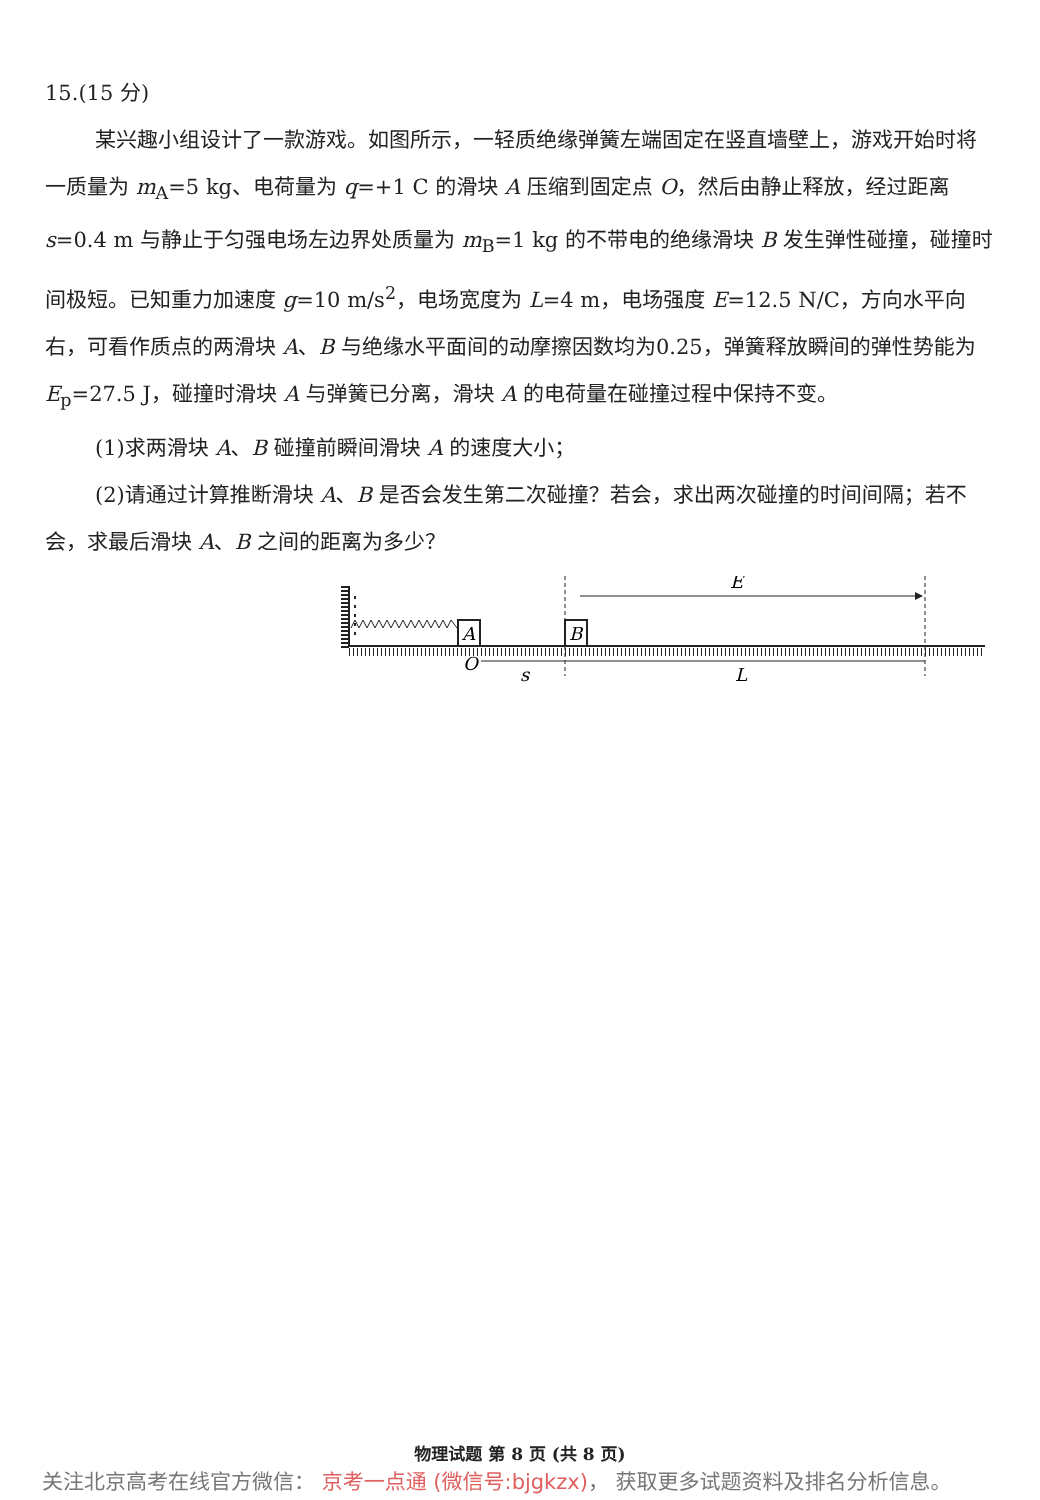15.(15 分)
某兴趣小组设计了一款游戏。如图所示，一轻质绝缘弹簧左端固定在竖直墙壁上，游戏开始时将一质量为 m<sub>A</sub>=5 kg、电荷量为 q=+1 C 的滑块 A 压缩到固定点 O，然后由静止释放，经过距离 s=0.4 m 与静止于匀强电场左边界处质量为 m<sub>B</sub>=1 kg 的不带电的绝缘滑块 B 发生弹性碰撞，碰撞时间极短。已知重力加速度 g=10 m/s<sup>2</sup>，电场宽度为 L=4 m，电场强度 E=12.5 N/C，方向水平向右，可看作质点的两滑块 A、B 与绝缘水平面间的动摩擦因数均为0.25，弹簧释放瞬间的弹性势能为 E<sub>p</sub>=27.5 J，碰撞时滑块 A 与弹簧已分离，滑块 A 的电荷量在碰撞过程中保持不变。
(1)求两滑块 A、B 碰撞前瞬间滑块 A 的速度大小；
(2)请通过计算推断滑块 A、B 是否会发生第二次碰撞？若会，求出两次碰撞的时间间隔；若不会，求最后滑块 A、B 之间的距离为多少？
A
B
E
O
s
L
物理试题 第 8 页 (共 8 页)
关注北京高考在线官方微信： 京考一点通 (微信号:bjgkzx)， 获取更多试题资料及排名分析信息。